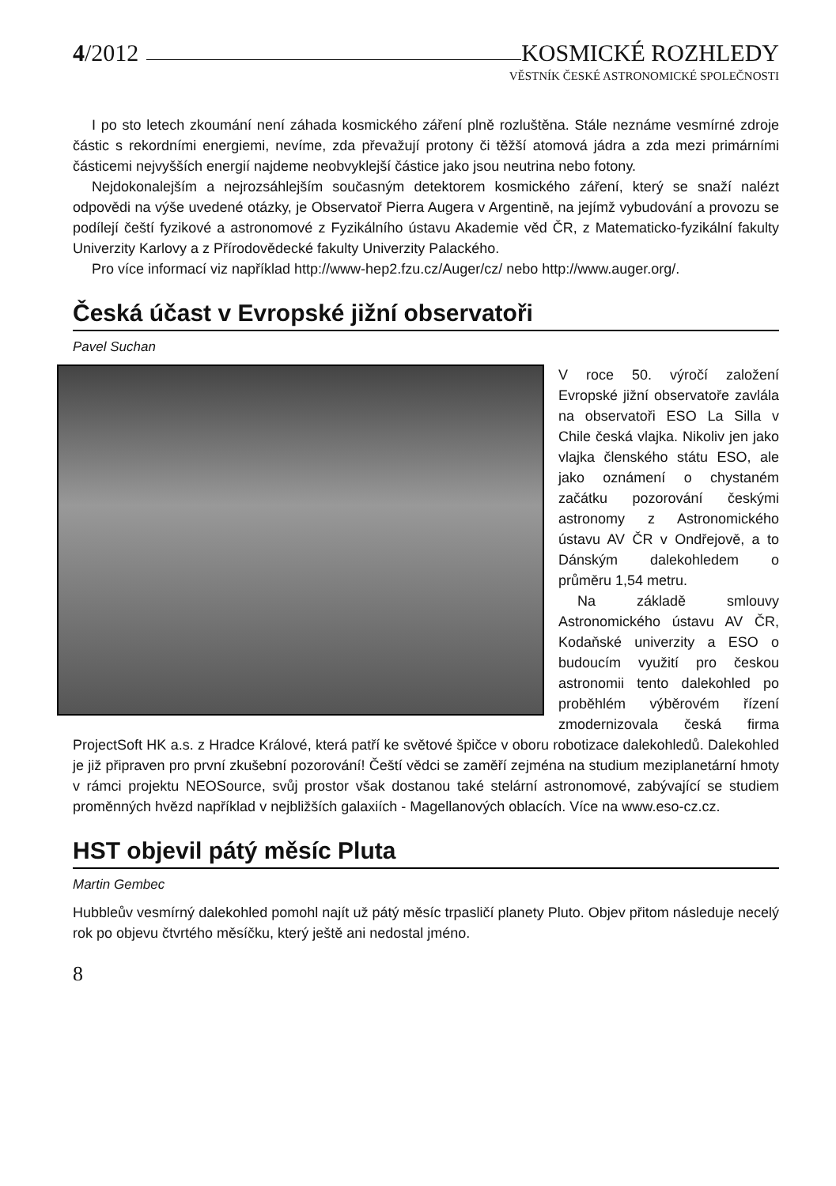4/2012
KOSMICKÉ ROZHLEDY
VĚSTNÍK ČESKÉ ASTRONOMICKÉ SPOLEČNOSTI
I po sto letech zkoumání není záhada kosmického záření plně rozluštěna. Stále neznáme vesmírné zdroje částic s rekordními energiemi, nevíme, zda převažují protony či těžší atomová jádra a zda mezi primárními částicemi nejvyšších energií najdeme neobvyklejší částice jako jsou neutrina nebo fotony.
Nejdokonalejším a nejrozsáhlejším současným detektorem kosmického záření, který se snaží nalézt odpovědi na výše uvedené otázky, je Observatoř Pierra Augera v Argentině, na jejímž vybudování a provozu se podílejí čeští fyzikové a astronomové z Fyzikálního ústavu Akademie věd ČR, z Matematicko-fyzikální fakulty Univerzity Karlovy a z Přírodovědecké fakulty Univerzity Palackého.
Pro více informací viz například http://www-hep2.fzu.cz/Auger/cz/ nebo http://www.auger.org/.
Česká účast v Evropské jižní observatoři
Pavel Suchan
V roce 50. výročí založení Evropské jižní observatoře zavlála na observatoři ESO La Silla v Chile česká vlajka. Nikoliv jen jako vlajka členského státu ESO, ale jako oznámení o chystaném začátku pozorování českými astronomy z Astronomického ústavu AV ČR v Ondřejově, a to Dánským dalekohledem o průměru 1,54 metru.
Na základě smlouvy Astronomického ústavu AV ČR, Kodaňské univerzity a ESO o budoucím využití pro českou astronomii tento dalekohled po proběhlém výběrovém řízení zmodernizovala česká firma ProjectSoft HK a.s. z Hradce Králové, která patří ke světové špičce v oboru robotizace dalekohledů. Dalekohled je již připraven pro první zkušební pozorování! Čeští vědci se zaměří zejména na studium meziplanetární hmoty v rámci projektu NEOSource, svůj prostor však dostanou také stelární astronomové, zabývající se studiem proměnných hvězd například v nejbližších galaxiích - Magellanových oblacích. Více na www.eso-cz.cz.
HST objevil pátý měsíc Pluta
Martin Gembec
Hubbleův vesmírný dalekohled pomohl najít už pátý měsíc trpasličí planety Pluto. Objev přitom následuje necelý rok po objevu čtvrtého měsíčku, který ještě ani nedostal jméno.
8